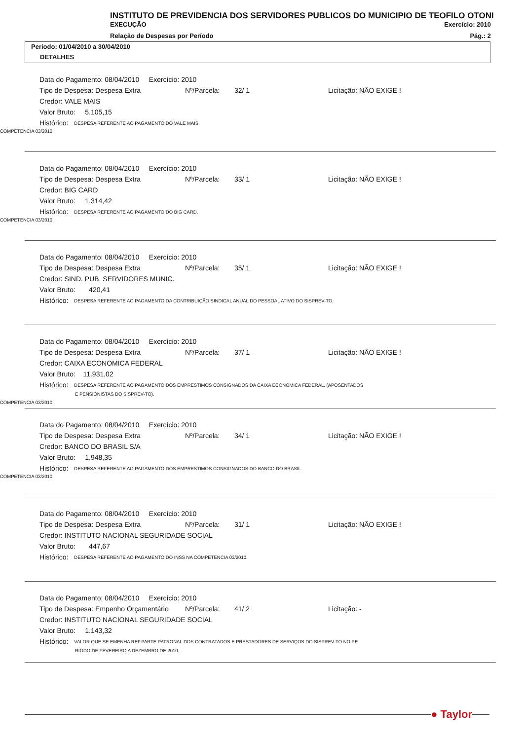INSTITUTO DE PREVIDENCIA DOS SERVIDORES PUBLICOS DO MUNICIPIO DE TEOFILO OTONI
EXECUÇÃO Exercício: 2010
Relação de Despesas por Período Pág.: 2
Período: 01/04/2010 a 30/04/2010
DETALHES
Data do Pagamento: 08/04/2010 Exercício: 2010
Tipo de Despesa: Despesa Extra Nº/Parcela: 32/ 1 Licitação: NÃO EXIGE !
Credor: VALE MAIS
Valor Bruto: 5.105,15
Histórico: DESPESA REFERENTE AO PAGAMENTO DO VALE MAIS.
COMPETENCIA 03/2010.
Data do Pagamento: 08/04/2010 Exercício: 2010
Tipo de Despesa: Despesa Extra Nº/Parcela: 33/ 1 Licitação: NÃO EXIGE !
Credor: BIG CARD
Valor Bruto: 1.314,42
Histórico: DESPESA REFERENTE AO PAGAMENTO DO BIG CARD.
COMPETENCIA 03/2010.
Data do Pagamento: 08/04/2010 Exercício: 2010
Tipo de Despesa: Despesa Extra Nº/Parcela: 35/ 1 Licitação: NÃO EXIGE !
Credor: SIND. PUB. SERVIDORES MUNIC.
Valor Bruto: 420,41
Histórico: DESPESA REFERENTE AO PAGAMENTO DA CONTRIBUIÇÃO SINDICAL ANUAL DO PESSOAL ATIVO DO SISPREV-TO.
Data do Pagamento: 08/04/2010 Exercício: 2010
Tipo de Despesa: Despesa Extra Nº/Parcela: 37/ 1 Licitação: NÃO EXIGE !
Credor: CAIXA ECONOMICA FEDERAL
Valor Bruto: 11.931,02
Histórico: DESPESA REFERENTE AO PAGAMENTO DOS EMPRESTIMOS CONSIGNADOS DA CAIXA ECONOMICA FEDERAL. (APOSENTADOS
E PENSIONISTAS DO SISPREV-TO).
COMPETENCIA 03/2010.
Data do Pagamento: 08/04/2010 Exercício: 2010
Tipo de Despesa: Despesa Extra Nº/Parcela: 34/ 1 Licitação: NÃO EXIGE !
Credor: BANCO DO BRASIL S/A
Valor Bruto: 1.948,35
Histórico: DESPESA REFERENTE AO PAGAMENTO DOS EMPRESTIMOS CONSIGNADOS DO BANCO DO BRASIL.
COMPETENCIA 03/2010.
Data do Pagamento: 08/04/2010 Exercício: 2010
Tipo de Despesa: Despesa Extra Nº/Parcela: 31/ 1 Licitação: NÃO EXIGE !
Credor: INSTITUTO NACIONAL SEGURIDADE SOCIAL
Valor Bruto: 447,67
Histórico: DESPESA REFERENTE AO PAGAMENTO DO INSS NA COMPETENCIA 03/2010.
Data do Pagamento: 08/04/2010 Exercício: 2010
Tipo de Despesa: Empenho Orçamentário Nº/Parcela: 41/ 2 Licitação: -
Credor: INSTITUTO NACIONAL SEGURIDADE SOCIAL
Valor Bruto: 1.143,32
Histórico: VALOR QUE SE EMENHA REF.PARTE PATRONAL DOS CONTRATADOS E PRESTADORES DE SERVIÇOS DO SISPREV-TO NO PE
RIODO DE FEVEREIRO A DEZEMBRO DE 2010.
● Taylor